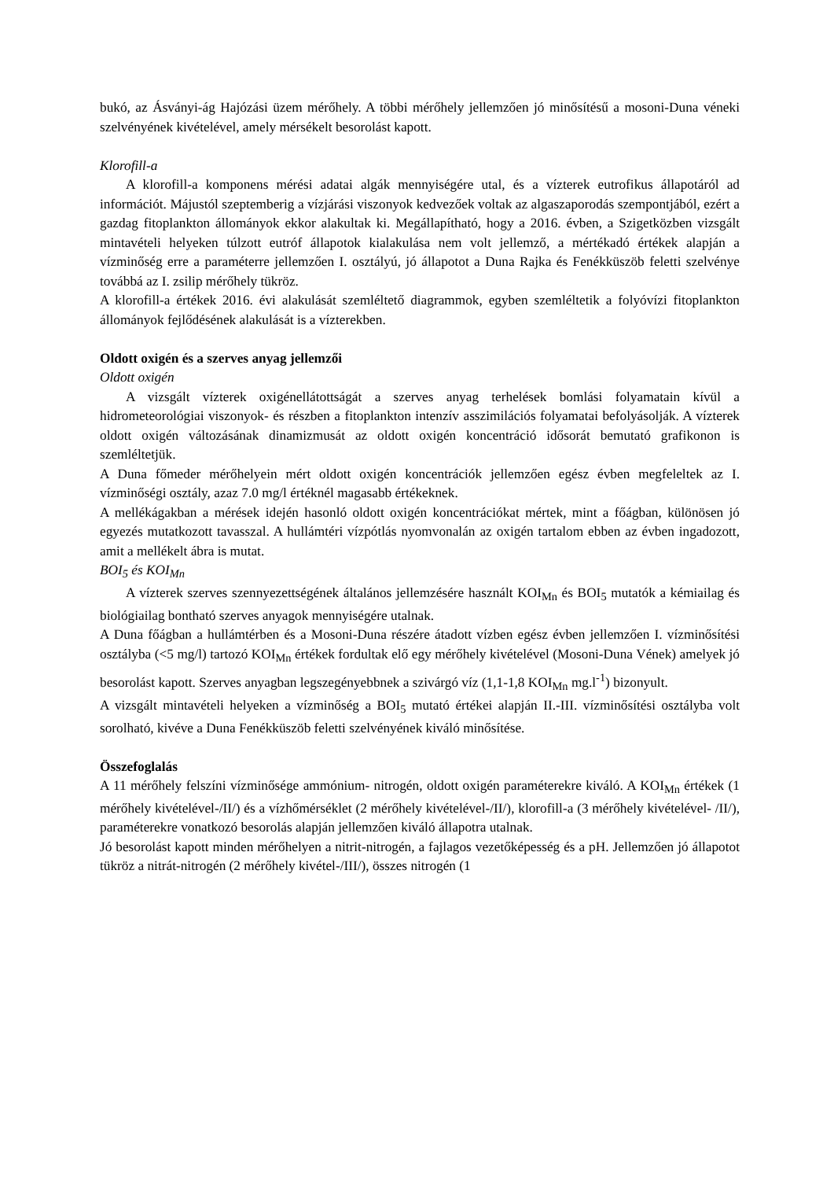bukó, az Ásványi-ág Hajózási üzem mérőhely. A többi mérőhely jellemzően jó minősítésű a mosoni-Duna véneki szelvényének kivételével, amely mérsékelt besorolást kapott.
Klorofill-a
A klorofill-a komponens mérési adatai algák mennyiségére utal, és a vízterek eutrofikus állapotáról ad információt. Májustól szeptemberig a vízjárási viszonyok kedvezőek voltak az algaszaporodás szempontjából, ezért a gazdag fitoplankton állományok ekkor alakultak ki. Megállapítható, hogy a 2016. évben, a Szigetközben vizsgált mintavételi helyeken túlzott eutróf állapotok kialakulása nem volt jellemző, a mértékadó értékek alapján a vízminőség erre a paraméterre jellemzően I. osztályú, jó állapotot a Duna Rajka és Fenékküszöb feletti szelvénye továbbá az I. zsilip mérőhely tükröz.
A klorofill-a értékek 2016. évi alakulását szemléltető diagrammok, egyben szemléltetik a folyóvízi fitoplankton állományok fejlődésének alakulását is a vízterekben.
Oldott oxigén és a szerves anyag jellemzői
Oldott oxigén
A vizsgált vízterek oxigénellátottságát a szerves anyag terhelések bomlási folyamatain kívül a hidrometeorológiai viszonyok- és részben a fitoplankton intenzív asszimilációs folyamatai befolyásolják. A vízterek oldott oxigén változásának dinamizmusát az oldott oxigén koncentráció idősorát bemutató grafikonon is szemléltetjük.
A Duna főmeder mérőhelyein mért oldott oxigén koncentrációk jellemzően egész évben megfeleltek az I. vízminőségi osztály, azaz 7.0 mg/l értéknél magasabb értékeknek.
A mellékágakban a mérések idején hasonló oldott oxigén koncentrációkat mértek, mint a főágban, különösen jó egyezés mutatkozott tavasszal. A hullámtéri vízpótlás nyomvonalán az oxigén tartalom ebben az évben ingadozott, amit a mellékelt ábra is mutat.
BOI<sub>5</sub> és KOI<sub>Mn</sub>
A vízterek szerves szennyezettségének általános jellemzésére használt KOI<sub>Mn</sub> és BOI<sub>5</sub> mutatók a kémiailag és biológiailag bontható szerves anyagok mennyiségére utalnak.
A Duna főágban a hullámtérben és a Mosoni-Duna részére átadott vízben egész évben jellemzően I. vízminősítési osztályba (<5 mg/l) tartozó KOI<sub>Mn</sub> értékek fordultak elő egy mérőhely kivételével (Mosoni-Duna Vének) amelyek jó besorolást kapott. Szerves anyagban legszegényebbnek a szivárgó víz (1,1-1,8 KOI<sub>Mn</sub> mg.l<sup>-1</sup>) bizonyult.
A vizsgált mintavételi helyeken a vízminőség a BOI<sub>5</sub> mutató értékei alapján II.-III. vízminősítési osztályba volt sorolható, kivéve a Duna Fenékküszöb feletti szelvényének kiváló minősítése.
Összefoglalás
A 11 mérőhely felszíni vízminősége ammónium- nitrogén, oldott oxigén paraméterekre kiváló. A KOI<sub>Mn</sub> értékek (1 mérőhely kivételével-/II/) és a vízhőmérséklet (2 mérőhely kivételével-/II/), klorofill-a (3 mérőhely kivételével- /II/), paraméterekre vonatkozó besorolás alapján jellemzően kiváló állapotra utalnak.
Jó besorolást kapott minden mérőhelyen a nitrit-nitrogén, a fajlagos vezetőképesség és a pH. Jellemzően jó állapotot tükröz a nitrát-nitrogén (2 mérőhely kivétel-/III/), összes nitrogén (1